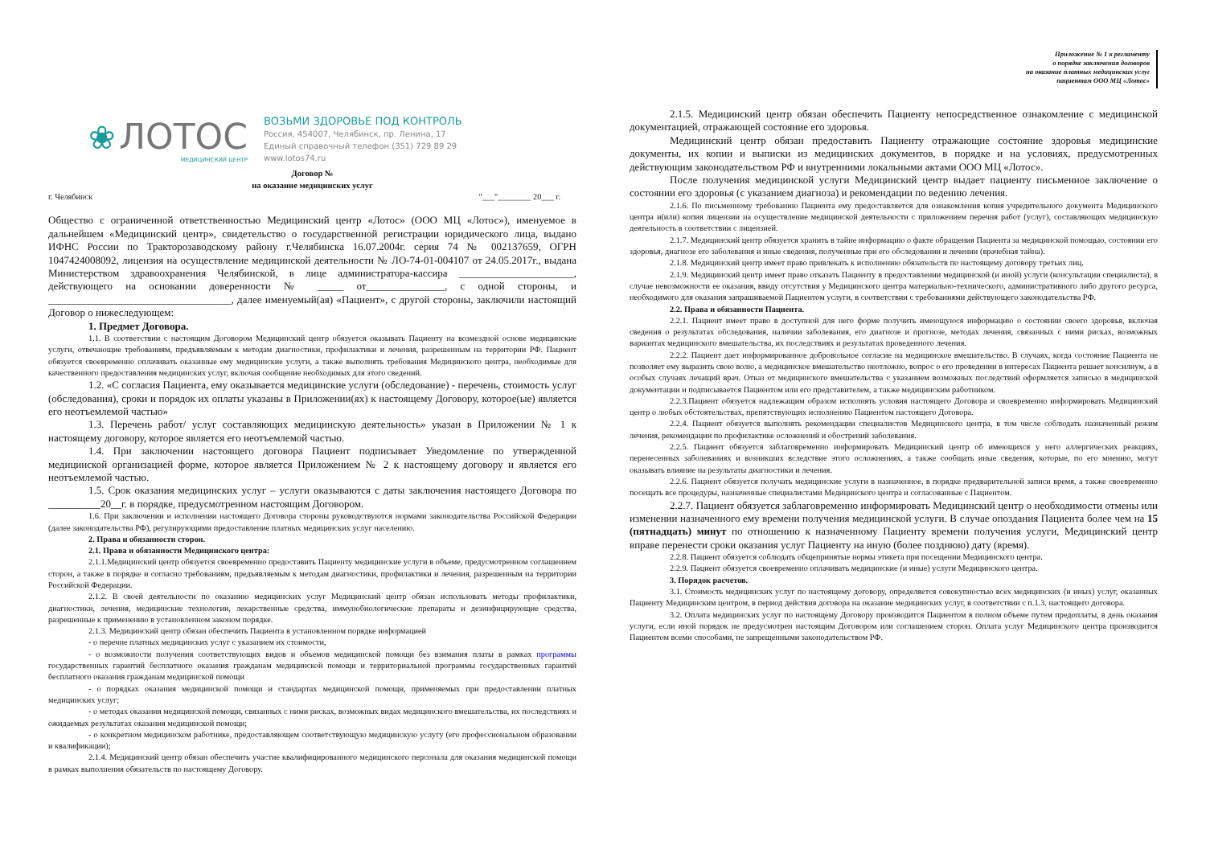❀ ЛОТОС
МЕДИЦИНСКИЙ ЦЕНТР
ВОЗЬМИ ЗДОРОВЬЕ ПОД КОНТРОЛЬ
Россия, 454007, Челябинск, пр. Ленина, 17
Единый справочный телефон (351) 729 89 29
www.lotos74.ru
Договор №
на оказание медицинских услуг
г. Челябинск "___"________ 20___ г.
Общество с ограниченной ответственностью Медицинский центр «Лотос» (ООО МЦ «Лотос»), именуемое в дальнейшем «Медицинский центр», свидетельство о государственной регистрации юридического лица, выдано ИФНС России по Тракторозаводскому району г.Челябинска 16.07.2004г. серия 74 № 002137659, ОГРН 1047424008092, лицензия на осуществление медицинской деятельности № ЛО-74-01-004107 от 24.05.2017г., выдана Министерством здравоохранения Челябинской, в лице администратора-кассира ______________________, действующего на основании доверенности № _____ от_______________, с одной стороны, и ___________________________________, далее именуемый(ая) «Пациент», с другой стороны, заключили настоящий Договор о нижеследующем:
1. Предмет Договора.
1.1. В соответствии с настоящим Договором Медицинский центр обязуется оказывать Пациенту на возмездной основе медицинские услуги, отвечающие требованиям, предъявляемым к методам диагностики, профилактики и лечения, разрешенным на территории РФ. Пациент обязуется своевременно оплачивать оказанные ему медицинские услуги, а также выполнять требования Медицинского центра, необходимые для качественного предоставления медицинских услуг, включая сообщение необходимых для этого сведений.
1.2. «С согласия Пациента, ему оказывается медицинские услуги (обследование) - перечень, стоимость услуг (обследования), сроки и порядок их оплаты указаны в Приложении(ях) к настоящему Договору, которое(ые) является его неотъемлемой частью»
1.3. Перечень работ/ услуг составляющих медицинскую деятельность» указан в Приложении № 1 к настоящему договору, которое является его неотъемлемой частью.
1.4. При заключении настоящего договора Пациент подписывает Уведомление по утвержденной медицинской организацией форме, которое является Приложением № 2 к настоящему договору и является его неотъемлемой частью.
1.5. Срок оказания медицинских услуг – услуги оказываются с даты заключения настоящего Договора по __________20__г. в порядке, предусмотренном настоящим Договором.
1.6. При заключении и исполнении настоящего Договора стороны руководствуются нормами законодательства Российской Федерации (далее законодательства РФ), регулирующими предоставление платных медицинских услуг населению.
2. Права и обязанности сторон.
2.1. Права и обязанности Медицинского центра:
2.1.1.Медицинский центр обязуется своевременно предоставить Пациенту медицинские услуги в объеме, предусмотренном соглашением сторон, а также в порядке и согласно требованиям, предъявляемым к методам диагностики, профилактики и лечения, разрешенным на территории Российской Федерации.
2.1.2. В своей деятельности по оказанию медицинских услуг Медицинский центр обязан использовать методы профилактики, диагностики, лечения, медицинские технологии, лекарственные средства, иммунобиологические препараты и дезинфицирующие средства, разрешенные к применению в установленном законом порядке.
2.1.3. Медицинский центр обязан обеспечить Пациента в установленном порядке информацией
- о перечне платных медицинских услуг с указанием их стоимости,
- о возможности получения соответствующих видов и объемов медицинской помощи без взимания платы в рамках программы государственных гарантий бесплатного оказания гражданам медицинской помощи и территориальной программы государственных гарантий бесплатного оказания гражданам медицинской помощи
- о порядках оказания медицинской помощи и стандартах медицинской помощи, применяемых при предоставлении платных медицинских услуг;
- о методах оказания медицинской помощи, связанных с ними рисках, возможных видах медицинского вмешательства, их последствиях и ожидаемых результатах оказания медицинской помощи;
- о конкретном медицинском работнике, предоставляющем соответствующую медицинскую услугу (его профессиональном образовании и квалификации);
2.1.4. Медицинский центр обязан обеспечить участие квалифицированного медицинского персонала для оказания медицинской помощи в рамках выполнения обязательств по настоящему Договору.
Приложение № 1 к регламенту
о порядке заключения договоров
на оказание платных медицинских услуг
пациентам ООО МЦ «Лотос»
2.1.5. Медицинский центр обязан обеспечить Пациенту непосредственное ознакомление с медицинской документацией, отражающей состояние его здоровья.
Медицинский центр обязан предоставить Пациенту отражающие состояние здоровья медицинские документы, их копии и выписки из медицинских документов, в порядке и на условиях, предусмотренных действующим законодательством РФ и внутренними локальными актами ООО МЦ «Лотос».
После получения медицинской услуги Медицинский центр выдает пациенту письменное заключение о состоянии его здоровья (с указанием диагноза) и рекомендации по ведению лечения.
2.1.6. По письменному требованию Пациента ему предоставляется для ознакомления копия учредительного документа Медицинского центра и(или) копия лицензии на осуществление медицинской деятельности с приложением перечня работ (услуг), составляющих медицинскую деятельность в соответствии с лицензией.
2.1.7. Медицинский центр обязуется хранить в тайне информацию о факте обращения Пациента за медицинской помощью, состоянии его здоровья, диагнозе его заболевания и иные сведения, полученные при его обследовании и лечении (врачебная тайна).
2.1.8. Медицинский центр имеет право привлекать к исполнению обязательств по настоящему договору третьих лиц.
2.1.9. Медицинский центр имеет право отказать Пациенту в предоставлении медицинской (и иной) услуги (консультации специалиста), в случае невозможности ее оказания, ввиду отсутствия у Медицинского центра материально-технического, административного либо другого ресурса, необходимого для оказания запрашиваемой Пациентом услуги, в соответствии с требованиями действующего законодательства РФ.
2.2. Права и обязанности Пациента.
2.2.1. Пациент имеет право в доступной для него форме получить имеющуюся информацию о состоянии своего здоровья, включая сведения о результатах обследования, наличии заболевания, его диагнозе и прогнозе, методах лечения, связанных с ними рисках, возможных вариантах медицинского вмешательства, их последствиях и результатах проведенного лечения.
2.2.2. Пациент дает информированное добровольное согласие на медицинское вмешательство. В случаях, когда состояние Пациента не позволяет ему выразить свою волю, а медицинское вмешательство неотложно, вопрос о его проведении в интересах Пациента решает консилиум, а в особых случаях лечащий врач. Отказ от медицинского вмешательства с указанием возможных последствий оформляется записью в медицинской документации и подписывается Пациентом или его представителем, а также медицинским работником.
2.2.3.Пациент обязуется надлежащим образом исполнять условия настоящего Договора и своевременно информировать Медицинский центр о любых обстоятельствах, препятствующих исполнению Пациентом настоящего Договора.
2.2.4. Пациент обязуется выполнять рекомендации специалистов Медицинского центра, в том числе соблюдать назначенный режим лечения, рекомендации по профилактике осложнений и обострений заболевания.
2.2.5. Пациент обязуется заблаговременно информировать Медицинский центр об имеющихся у него аллергических реакциях, перенесенных заболеваниях и возникших вследствие этого осложнениях, а также сообщать иные сведения, которые, по его мнению, могут оказывать влияние на результаты диагностики и лечения.
2.2.6. Пациент обязуется получать медицинские услуги в назначенное, в порядке предварительной записи время, а также своевременно посещать все процедуры, назначенные специалистами Медицинского центра и согласованные с Пациентом.
2.2.7. Пациент обязуется заблаговременно информировать Медицинский центр о необходимости отмены или изменении назначенного ему времени получения медицинской услуги. В случае опоздания Пациента более чем на 15 (пятнадцать) минут по отношению к назначенному Пациенту времени получения услуги, Медицинский центр вправе перенести сроки оказания услуг Пациенту на иную (более позднюю) дату (время).
2.2.8. Пациент обязуется соблюдать общепринятые нормы этикета при посещении Медицинского центра.
2.2.9. Пациент обязуется своевременно оплачивать медицинские (и иные) услуги Медицинского центра.
3. Порядок расчетов.
3.1. Стоимость медицинских услуг по настоящему договору, определяется совокупностью всех медицинских (и иных) услуг, оказанных Пациенту Медицинским центром, в период действия договора на оказание медицинских услуг, в соответствии с п.1.3. настоящего договора.
3.2. Оплата медицинских услуг по настоящему Договору производится Пациентом в полном объеме путем предоплаты, в день оказания услуги, если иной порядок не предусмотрен настоящим Договором или соглашением сторон. Оплата услуг Медицинского центра производится Пациентом всеми способами, не запрещенными законодательством РФ.